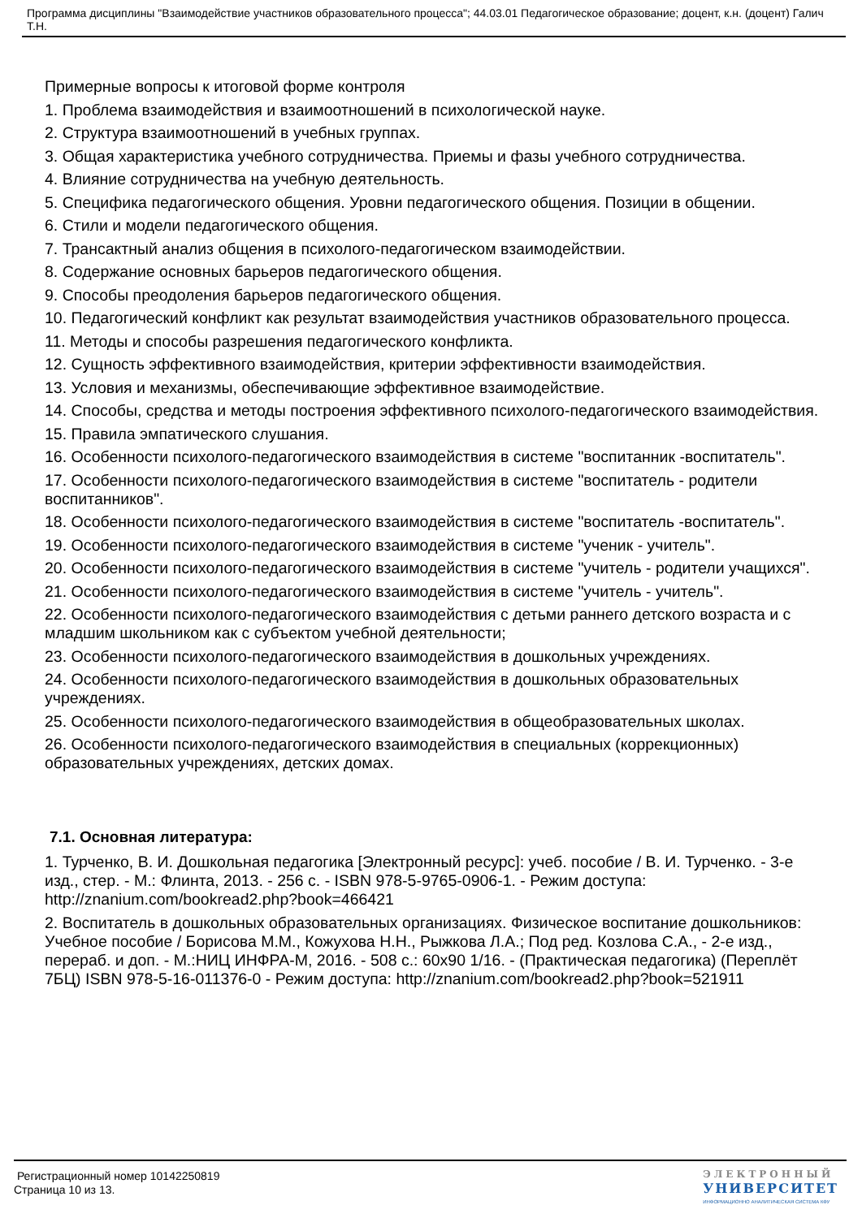Программа дисциплины "Взаимодействие участников образовательного процесса"; 44.03.01 Педагогическое образование; доцент, к.н. (доцент) Галич Т.Н.
Примерные вопросы к итоговой форме контроля
1. Проблема взаимодействия и взаимоотношений в психологической науке.
2. Структура взаимоотношений в учебных группах.
3. Общая характеристика учебного сотрудничества. Приемы и фазы учебного сотрудничества.
4. Влияние сотрудничества на учебную деятельность.
5. Специфика педагогического общения. Уровни педагогического общения. Позиции в общении.
6. Стили и модели педагогического общения.
7. Трансактный анализ общения в психолого-педагогическом взаимодействии.
8. Содержание основных барьеров педагогического общения.
9. Способы преодоления барьеров педагогического общения.
10. Педагогический конфликт как результат взаимодействия участников образовательного процесса.
11. Методы и способы разрешения педагогического конфликта.
12. Сущность эффективного взаимодействия, критерии эффективности взаимодействия.
13. Условия и механизмы, обеспечивающие эффективное взаимодействие.
14. Способы, средства и методы построения эффективного психолого-педагогического взаимодействия.
15. Правила эмпатического слушания.
16. Особенности психолого-педагогического взаимодействия в системе "воспитанник -воспитатель".
17. Особенности психолого-педагогического взаимодействия в системе "воспитатель - родители воспитанников".
18. Особенности психолого-педагогического взаимодействия в системе "воспитатель -воспитатель".
19. Особенности психолого-педагогического взаимодействия в системе "ученик - учитель".
20. Особенности психолого-педагогического взаимодействия в системе "учитель - родители учащихся".
21. Особенности психолого-педагогического взаимодействия в системе "учитель - учитель".
22. Особенности психолого-педагогического взаимодействия с детьми раннего детского возраста и с младшим школьником как с субъектом учебной деятельности;
23. Особенности психолого-педагогического взаимодействия в дошкольных учреждениях.
24. Особенности психолого-педагогического взаимодействия в дошкольных образовательных учреждениях.
25. Особенности психолого-педагогического взаимодействия в общеобразовательных школах.
26. Особенности психолого-педагогического взаимодействия в специальных (коррекционных) образовательных учреждениях, детских домах.
7.1. Основная литература:
1. Турченко, В. И. Дошкольная педагогика [Электронный ресурс]: учеб. пособие / В. И. Турченко. - 3-е изд., стер. - М.: Флинта, 2013. - 256 с. - ISBN 978-5-9765-0906-1. - Режим доступа: http://znanium.com/bookread2.php?book=466421
2. Воспитатель в дошкольных образовательных организациях. Физическое воспитание дошкольников: Учебное пособие / Борисова М.М., Кожухова Н.Н., Рыжкова Л.А.; Под ред. Козлова С.А., - 2-е изд., перераб. и доп. - М.:НИЦ ИНФРА-М, 2016. - 508 с.: 60x90 1/16. - (Практическая педагогика) (Переплёт 7БЦ) ISBN 978-5-16-011376-0 - Режим доступа: http://znanium.com/bookread2.php?book=521911
Регистрационный номер 10142250819
Страница 10 из 13.
ЭЛЕКТРОННЫЙ
УНИВЕРСИТЕТ
ИНФОРМАЦИОННО АНАЛИТИЧЕСКАЯ СИСТЕМА КФУ